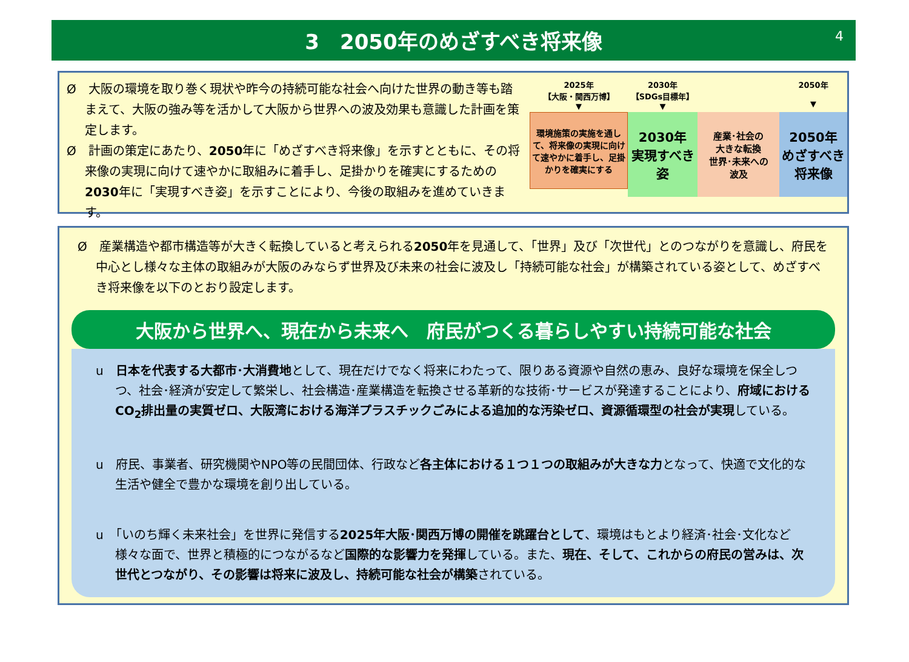3　2050年のめざすべき将来像
4
Ø　大阪の環境を取り巻く現状や昨今の持続可能な社会へ向けた世界の動き等も踏まえて、大阪の強み等を活かして大阪から世界への波及効果も意識した計画を策定します。
Ø　計画の策定にあたり、2050年に「めざすべき将来像」を示すとともに、その将来像の実現に向けて速やかに取組みに着手し、足掛かりを確実にするための2030年に「実現すべき姿」を示すことにより、今後の取組みを進めていきます。
2025年
【大阪・関西万博】
▼
環境施策の実施を通して、将来像の実現に向けて速やかに着手し、足掛かりを確実にする
2030年
【SDGs目標年】
▼
2030年
実現すべき
姿
産業･社会の
大きな転換
世界･未来への
波及
2050年
▼
2050年
めざすべき
将来像
Ø　産業構造や都市構造等が大きく転換していると考えられる2050年を見通して、「世界」及び「次世代」とのつながりを意識し、府民を中心とし様々な主体の取組みが大阪のみならず世界及び未来の社会に波及し「持続可能な社会」が構築されている姿として、めざすべき将来像を以下のとおり設定します。
大阪から世界へ、現在から未来へ　府民がつくる暮らしやすい持続可能な社会
u　日本を代表する大都市･大消費地として、現在だけでなく将来にわたって、限りある資源や自然の恵み、良好な環境を保全しつつ、社会･経済が安定して繁栄し、社会構造･産業構造を転換させる革新的な技術･サービスが発達することにより、府域におけるCO<sub>2</sub>排出量の実質ゼロ、大阪湾における海洋プラスチックごみによる追加的な汚染ゼロ、資源循環型の社会が実現している。
u　府民、事業者、研究機関やNPO等の民間団体、行政など各主体における１つ１つの取組みが大きな力となって、快適で文化的な生活や健全で豊かな環境を創り出している。
u　「いのち輝く未来社会」を世界に発信する2025年大阪･関西万博の開催を跳躍台として、環境はもとより経済･社会･文化など様々な面で、世界と積極的につながるなど国際的な影響力を発揮している。また、現在、そして、これからの府民の営みは、次世代とつながり、その影響は将来に波及し、持続可能な社会が構築されている。